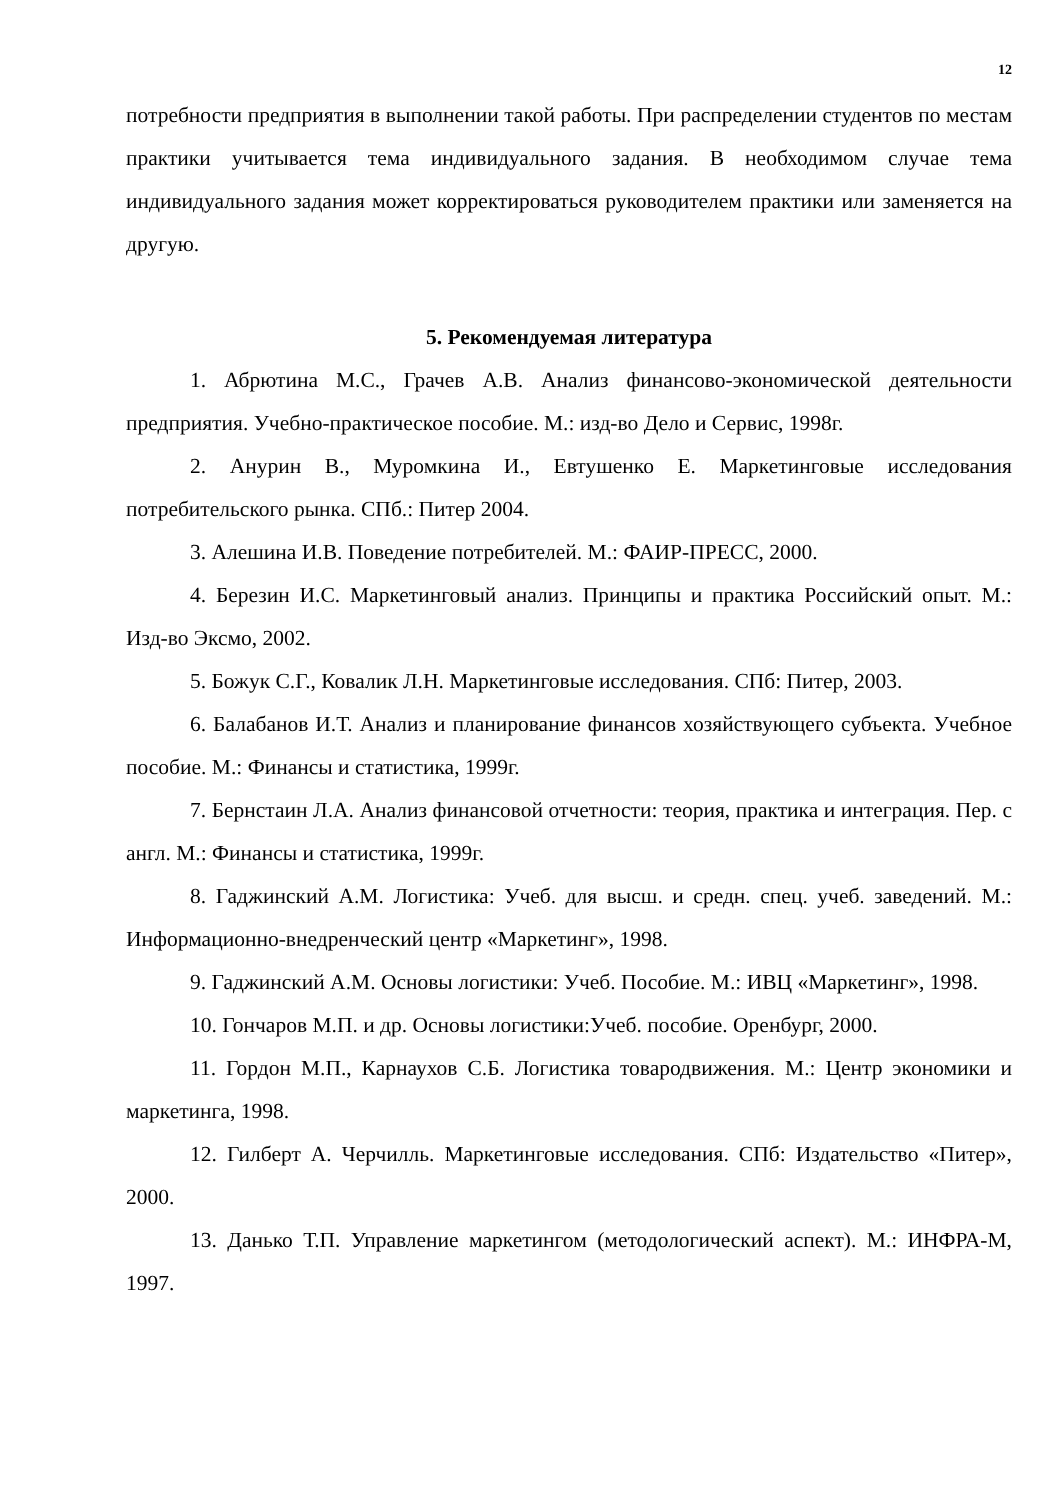12
потребности предприятия в выполнении такой работы. При распределении студентов по местам практики учитывается тема индивидуального задания. В необходимом случае тема индивидуального задания может корректироваться руководителем практики или заменяется на другую.
5. Рекомендуемая литература
1. Абрютина М.С., Грачев А.В. Анализ финансово-экономической деятельности предприятия. Учебно-практическое пособие. М.: изд-во Дело и Сервис, 1998г.
2. Анурин В., Муромкина И., Евтушенко Е. Маркетинговые исследования потребительского рынка. СПб.: Питер 2004.
3. Алешина И.В. Поведение потребителей. М.: ФАИР-ПРЕСС, 2000.
4. Березин И.С. Маркетинговый анализ. Принципы и практика Российский опыт. М.: Изд-во Эксмо, 2002.
5. Божук С.Г., Ковалик Л.Н. Маркетинговые исследования. СПб: Питер, 2003.
6. Балабанов И.Т. Анализ и планирование финансов хозяйствующего субъекта. Учебное пособие. М.: Финансы и статистика, 1999г.
7. Бернстаин Л.А. Анализ финансовой отчетности: теория, практика и интеграция. Пер. с англ. М.: Финансы и статистика, 1999г.
8. Гаджинский А.М. Логистика: Учеб. для высш. и средн. спец. учеб. заведений. М.: Информационно-внедренческий центр «Маркетинг», 1998.
9. Гаджинский А.М. Основы логистики: Учеб. Пособие. М.: ИВЦ «Маркетинг», 1998.
10. Гончаров М.П. и др. Основы логистики:Учеб. пособие. Оренбург, 2000.
11. Гордон М.П., Карнаухов С.Б. Логистика товародвижения. М.: Центр экономики и маркетинга, 1998.
12. Гилберт А. Черчилль. Маркетинговые исследования. СПб: Издательство «Питер», 2000.
13. Данько Т.П. Управление маркетингом (методологический аспект). М.: ИНФРА-М, 1997.